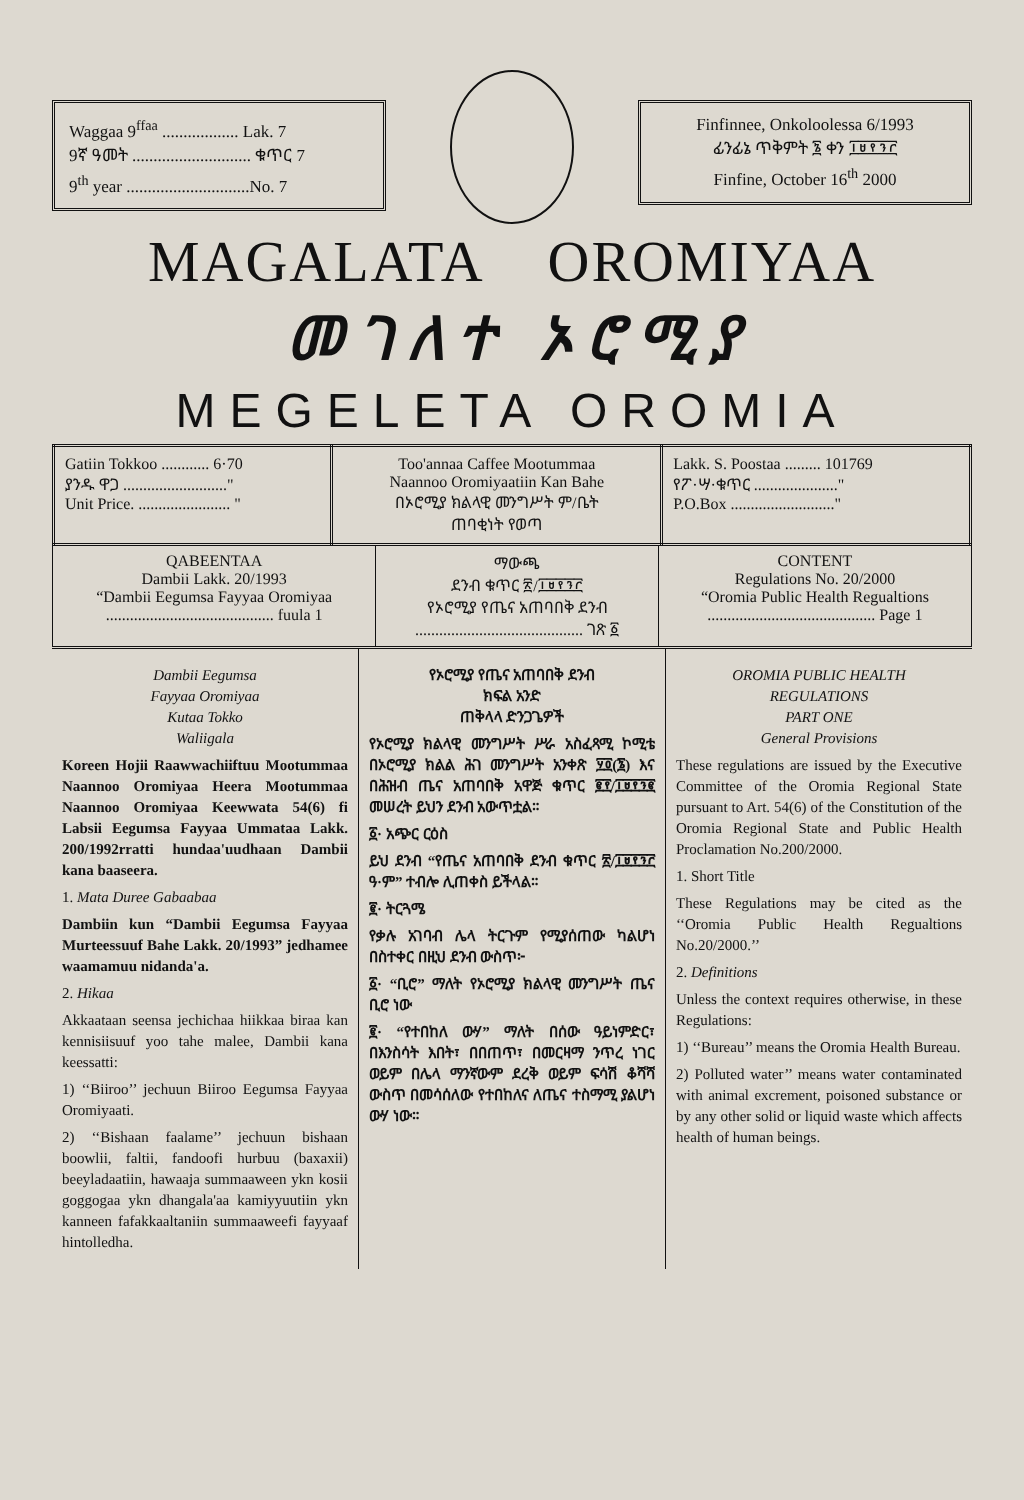Waggaa 9<sup>ffaa</sup> .................. Lak. 7
9ኛ ዓመት ............................ ቁጥር 7
9<sup>th</sup> year .............................No. 7
Finfinnee, Onkoloolessa 6/1993
ፊንፊኔ ጥቅምት ፮ ቀን ፲፱፻፺፫
Finfine, October 16<sup>th</sup> 2000
MAGALATA OROMIYAA
መ ገ ለ ተ ኦ ሮ ሚ ያ
MEGELETA OROMIA
| Gatiin Tokkoo ............ 6·70 ያንዱ ዋጋ .........................." Unit Price. ....................... " | Too'annaa Caffee Mootummaa Naannoo Oromiyaatiin Kan Bahe በኦሮሚያ ክልላዊ መንግሥት ም/ቤት ጠባቂነት የወጣ | Lakk. S. Poostaa ......... 101769 የፖ·ሣ·ቁጥር ....................." P.O.Box .........................." |
| QABEENTAA Dambii Lakk. 20/1993 “Dambii Eegumsa Fayyaa Oromiyaa .......................................... fuula 1 | ማውጫ ደንብ ቁጥር ፳/፲፱፻፺፫ የኦሮሚያ የጤና አጠባበቅ ደንብ .......................................... ገጽ ፩ | CONTENT Regulations No. 20/2000 “Oromia Public Health Regualtions .......................................... Page 1 |
Dambii Eegumsa
Fayyaa Oromiyaa
Kutaa Tokko
Waliigala
Koreen Hojii Raawwachiiftuu Mootummaa Naannoo Oromiyaa Heera Mootummaa Naannoo Oromiyaa Keewwata 54(6) fi Labsii Eegumsa Fayyaa Ummataa Lakk. 200/1992rratti hundaa'uudhaan Dambii kana baaseera.
1. Mata Duree Gabaabaa
Dambiin kun “Dambii Eegumsa Fayyaa Murteessuuf Bahe Lakk. 20/1993” jedhamee waamamuu nidanda'a.
2. Hikaa
Akkaataan seensa jechichaa hiikkaa biraa kan kennisiisuuf yoo tahe malee, Dambii kana keessatti:
1) ‘‘Biiroo’’ jechuun Biiroo Eegumsa Fayyaa Oromiyaati.
2) ‘‘Bishaan faalame’’ jechuun bishaan boowlii, faltii, fandoofi hurbuu (baxaxii) beeyladaatiin, hawaaja summaaween ykn kosii goggogaa ykn dhangala'aa kamiyyuutiin ykn kanneen fafakkaaltaniin summaaweefi fayyaaf hintolledha.
የኦሮሚያ የጤና አጠባበቅ ደንብ
ክፍል አንድ
ጠቅላላ ድንጋጌዎች
የኦሮሚያ ክልላዊ መንግሥት ሥራ አስፈጻሚ ኮሚቴ በኦሮሚያ ክልል ሕገ መንግሥት አንቀጽ ፶፬(፮) እና በሕዝብ ጤና አጠባበቅ አዋጅ ቁጥር ፪፻/፲፱፻፺፪ መሠረት ይህን ደንብ አውጥቷል።
፩· አጭር ርዕስ
ይህ ደንብ “የጤና አጠባበቅ ደንብ ቁጥር ፳/፲፱፻፺፫ ዓ·ም” ተብሎ ሊጠቀስ ይችላል።
፪· ትርጓሜ
የቃሉ አገባብ ሌላ ትርጉም የሚያሰጠው ካልሆነ በስተቀር በዚህ ደንብ ውስጥ፦
፩· “ቢሮ” ማለት የኦሮሚያ ክልላዊ መንግሥት ጤና ቢሮ ነው
፪· “የተበከለ ውሃ” ማለት በሰው ዓይነምድር፣ በእንስሳት እበት፣ በበጠጥ፣ በመርዛማ ንጥረ ነገር ወይም በሌላ ማንኛውም ደረቅ ወይም ፍሳሽ ቆሻሻ ውስጥ በመሳሰለው የተበከለና ለጤና ተስማሚ ያልሆነ ውሃ ነው።
OROMIA PUBLIC HEALTH
REGULATIONS
PART ONE
General Provisions
These regulations are issued by the Executive Committee of the Oromia Regional State pursuant to Art. 54(6) of the Constitution of the Oromia Regional State and Public Health Proclamation No.200/2000.
1. Short Title
These Regulations may be cited as the ‘‘Oromia Public Health Regualtions No.20/2000.’’
2. Definitions
Unless the context requires otherwise, in these Regulations:
1) ‘‘Bureau’’ means the Oromia Health Bureau.
2) Polluted water’’ means water contaminated with animal excrement, poisoned substance or by any other solid or liquid waste which affects health of human beings.